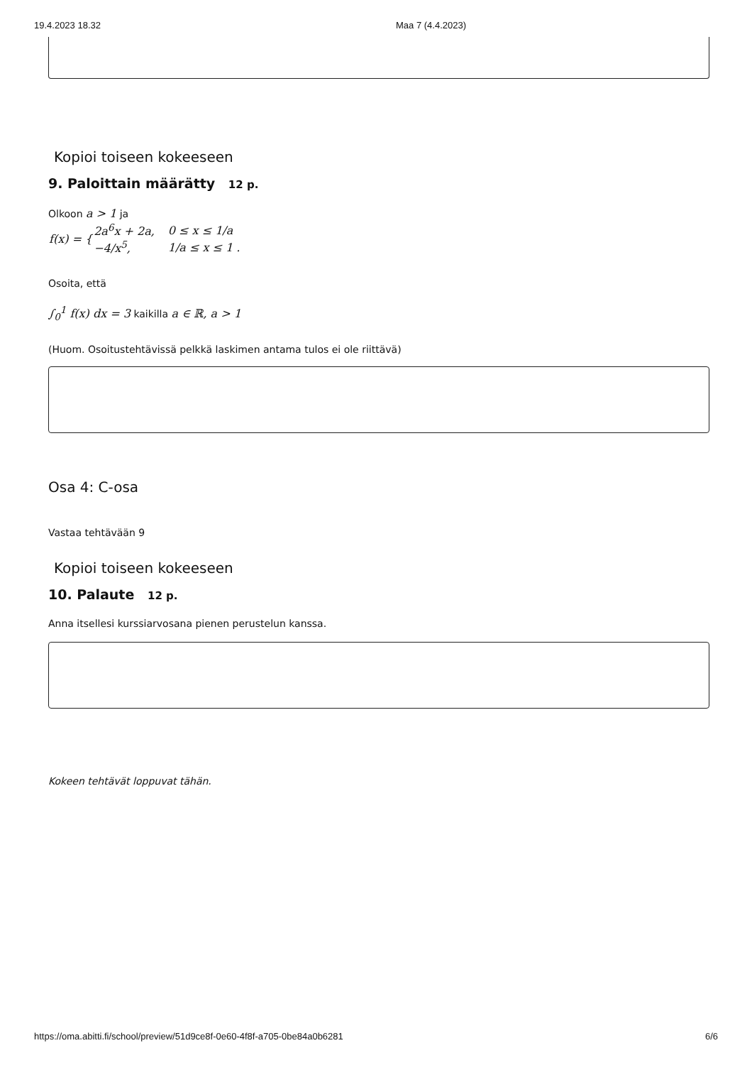19.4.2023 18.32 Maa 7 (4.4.2023)
Kopioi toiseen kokeeseen
9. Paloittain määrätty 12 p.
Olkoon a > 1 ja
| f(x) = { | 2a<sup>6</sup>x + 2a, | 0 ≤ x ≤ 1/a |
| | −4/x<sup>5</sup>, | 1/a ≤ x ≤ 1 . |
Osoita, että
∫<sub>0</sub><sup>1</sup> f(x) dx = 3 kaikilla a ∈ ℝ, a > 1
(Huom. Osoitustehtävissä pelkkä laskimen antama tulos ei ole riittävä)
Osa 4: C-osa
Vastaa tehtävään 9
Kopioi toiseen kokeeseen
10. Palaute 12 p.
Anna itsellesi kurssiarvosana pienen perustelun kanssa.
Kokeen tehtävät loppuvat tähän.
https://oma.abitti.fi/school/preview/51d9ce8f-0e60-4f8f-a705-0be84a0b6281 6/6